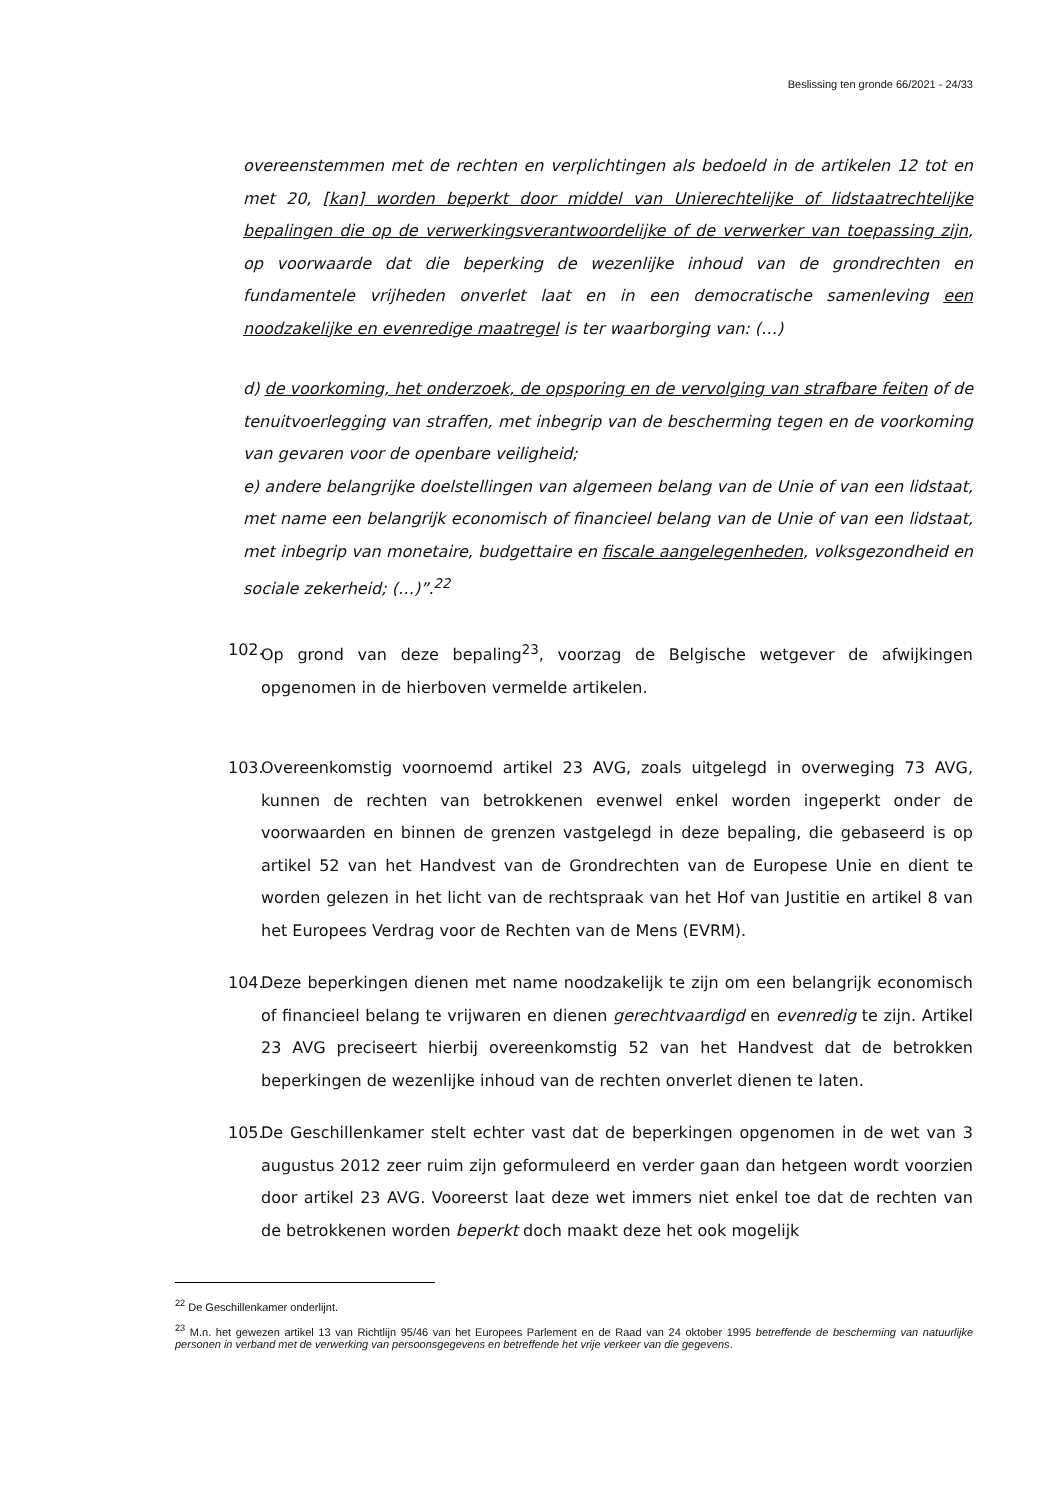Beslissing ten gronde 66/2021 - 24/33
overeenstemmen met de rechten en verplichtingen als bedoeld in de artikelen 12 tot en met 20, [kan] worden beperkt door middel van Unierechtelijke of lidstaatrechtelijke bepalingen die op de verwerkingsverantwoordelijke of de verwerker van toepassing zijn, op voorwaarde dat die beperking de wezenlijke inhoud van de grondrechten en fundamentele vrijheden onverlet laat en in een democratische samenleving een noodzakelijke en evenredige maatregel is ter waarborging van: (…)
d) de voorkoming, het onderzoek, de opsporing en de vervolging van strafbare feiten of de tenuitvoerlegging van straffen, met inbegrip van de bescherming tegen en de voorkoming van gevaren voor de openbare veiligheid;
e) andere belangrijke doelstellingen van algemeen belang van de Unie of van een lidstaat, met name een belangrijk economisch of financieel belang van de Unie of van een lidstaat, met inbegrip van monetaire, budgettaire en fiscale aangelegenheden, volksgezondheid en sociale zekerheid; (…)”.<sup>22</sup>
102.
Op grond van deze bepaling<sup>23</sup>, voorzag de Belgische wetgever de afwijkingen opgenomen in de hierboven vermelde artikelen.
103.
Overeenkomstig voornoemd artikel 23 AVG, zoals uitgelegd in overweging 73 AVG, kunnen de rechten van betrokkenen evenwel enkel worden ingeperkt onder de voorwaarden en binnen de grenzen vastgelegd in deze bepaling, die gebaseerd is op artikel 52 van het Handvest van de Grondrechten van de Europese Unie en dient te worden gelezen in het licht van de rechtspraak van het Hof van Justitie en artikel 8 van het Europees Verdrag voor de Rechten van de Mens (EVRM).
104.
Deze beperkingen dienen met name noodzakelijk te zijn om een belangrijk economisch of financieel belang te vrijwaren en dienen gerechtvaardigd en evenredig te zijn. Artikel 23 AVG preciseert hierbij overeenkomstig 52 van het Handvest dat de betrokken beperkingen de wezenlijke inhoud van de rechten onverlet dienen te laten.
105.
De Geschillenkamer stelt echter vast dat de beperkingen opgenomen in de wet van 3 augustus 2012 zeer ruim zijn geformuleerd en verder gaan dan hetgeen wordt voorzien door artikel 23 AVG. Vooreerst laat deze wet immers niet enkel toe dat de rechten van de betrokkenen worden beperkt doch maakt deze het ook mogelijk
<sup>22</sup> De Geschillenkamer onderlijnt.
<sup>23</sup> M.n. het gewezen artikel 13 van Richtlijn 95/46 van het Europees Parlement en de Raad van 24 oktober 1995 betreffende de bescherming van natuurlijke personen in verband met de verwerking van persoonsgegevens en betreffende het vrije verkeer van die gegevens.